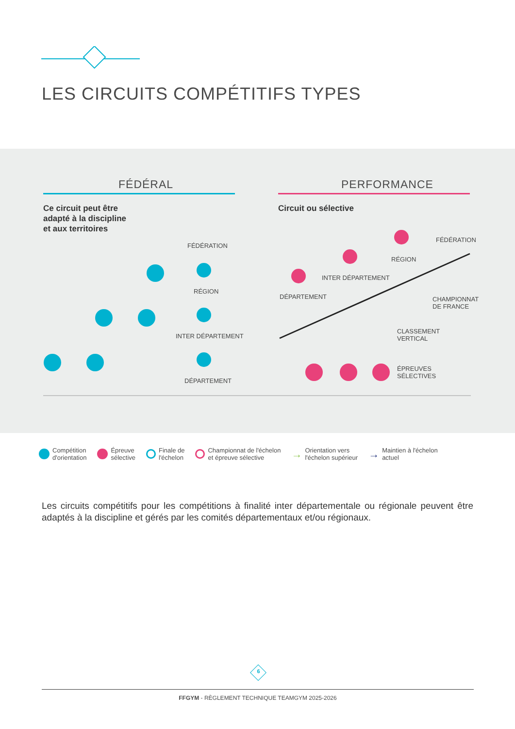LES CIRCUITS COMPÉTITIFS TYPES
FÉDÉRAL
Ce circuit peut être
adapté à la discipline
et aux territoires
PERFORMANCE
Circuit ou sélective
FÉDÉRATION
RÉGION
INTER DÉPARTEMENT
DÉPARTEMENT
FÉDÉRATION
RÉGION
INTER DÉPARTEMENT
DÉPARTEMENT
CHAMPIONNAT
DE FRANCE
CLASSEMENT
VERTICAL
ÉPREUVES
SÉLECTIVES
Compétition
d'orientation
Épreuve
sélective
Finale de
l'échelon
Championnat de l'échelon
et épreuve sélective
→ Orientation vers
l'échelon supérieur
→ Maintien à l'échelon
actuel
Les circuits compétitifs pour les compétitions à finalité inter départementale ou régionale peuvent être adaptés à la discipline et gérés par les comités départementaux et/ou régionaux.
6
FFGYM - RÈGLEMENT TECHNIQUE TEAMGYM 2025-2026